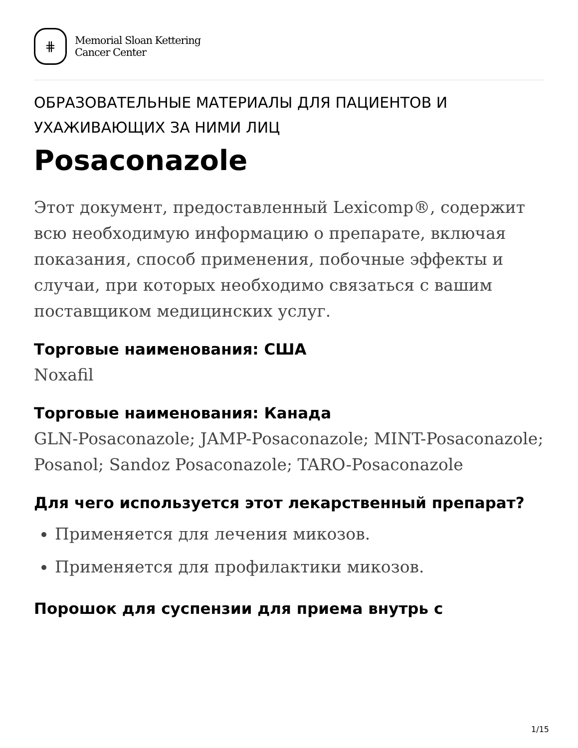⋕
Memorial Sloan Kettering
Cancer Center
ОБРАЗОВАТЕЛЬНЫЕ МАТЕРИАЛЫ ДЛЯ ПАЦИЕНТОВ И УХАЖИВАЮЩИХ ЗА НИМИ ЛИЦ
Posaconazole
Этот документ, предоставленный Lexicomp®, содержит всю необходимую информацию о препарате, включая показания, способ применения, побочные эффекты и случаи, при которых необходимо связаться с вашим поставщиком медицинских услуг.
Торговые наименования: США
Noxafil
Торговые наименования: Канада
GLN-Posaconazole; JAMP-Posaconazole; MINT-Posaconazole; Posanol; Sandoz Posaconazole; TARO-Posaconazole
Для чего используется этот лекарственный препарат?
Применяется для лечения микозов.
Применяется для профилактики микозов.
Порошок для суспензии для приема внутрь с
1/15